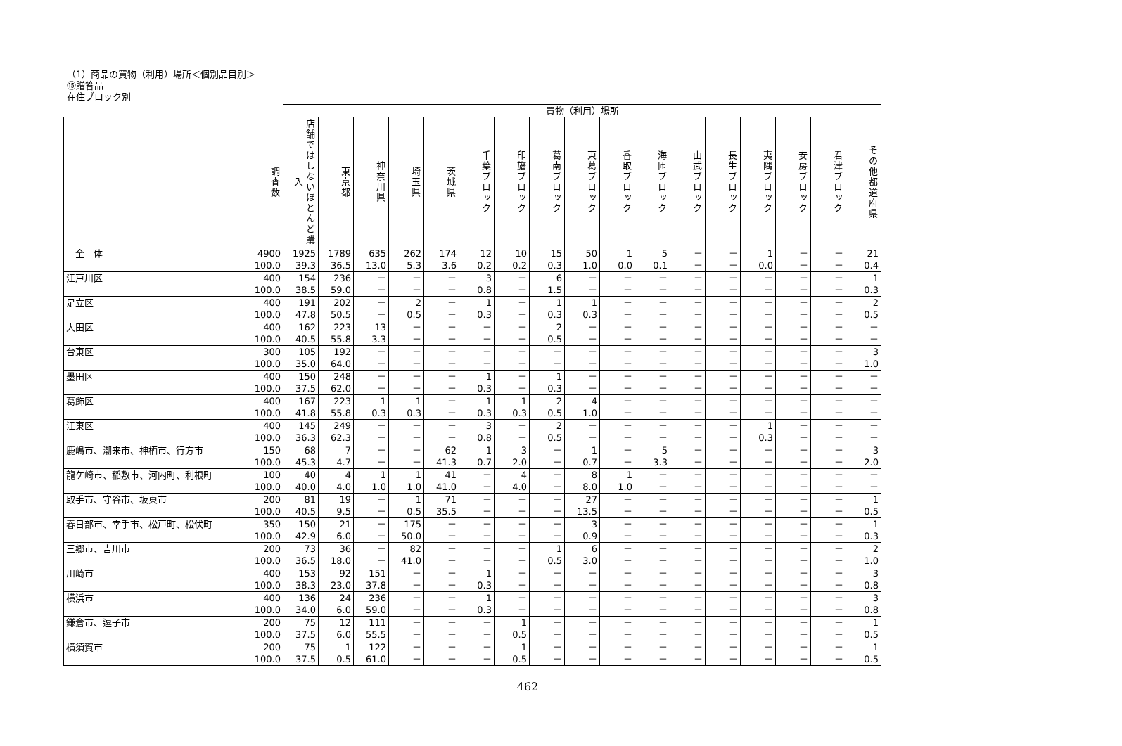（1）商品の買物（利用）場所＜個別品目別＞
⑮贈答品
在住ブロック別
| | | 買物（利用）場所 | | | | | | | | | | | | | | | | |
| | 調査数 | 店舗ではしないほとんど購入 | 東京都 | 神奈川県 | 埼玉県 | 茨城県 | 千葉ブロック | 印旛ブロック | 葛南ブロック | 東葛ブロック | 香取ブロック | 海匝ブロック | 山武ブロック | 長生ブロック | 夷隅ブロック | 安房ブロック | 君津ブロック | その他都道府県 |
| 全 体 | 4900 100.0 | 1925 39.3 | 1789 36.5 | 635 13.0 | 262 5.3 | 174 3.6 | 12 0.2 | 10 0.2 | 15 0.3 | 50 1.0 | 1 0.0 | 5 0.1 | － － | － － | 1 0.0 | － － | － － | 21 0.4 |
| 江戸川区 | 400 100.0 | 154 38.5 | 236 59.0 | － － | － － | － － | 3 0.8 | － － | 6 1.5 | － － | － － | － － | － － | － － | － － | － － | － － | 1 0.3 |
| 足立区 | 400 100.0 | 191 47.8 | 202 50.5 | － － | 2 0.5 | － － | 1 0.3 | － － | 1 0.3 | 1 0.3 | － － | － － | － － | － － | － － | － － | － － | 2 0.5 |
| 大田区 | 400 100.0 | 162 40.5 | 223 55.8 | 13 3.3 | － － | － － | － － | － － | 2 0.5 | － － | － － | － － | － － | － － | － － | － － | － － | － － |
| 台東区 | 300 100.0 | 105 35.0 | 192 64.0 | － － | － － | － － | － － | － － | － － | － － | － － | － － | － － | － － | － － | － － | － － | 3 1.0 |
| 墨田区 | 400 100.0 | 150 37.5 | 248 62.0 | － － | － － | － － | 1 0.3 | － － | 1 0.3 | － － | － － | － － | － － | － － | － － | － － | － － | － － |
| 葛飾区 | 400 100.0 | 167 41.8 | 223 55.8 | 1 0.3 | 1 0.3 | － － | 1 0.3 | 1 0.3 | 2 0.5 | 4 1.0 | － － | － － | － － | － － | － － | － － | － － | － － |
| 江東区 | 400 100.0 | 145 36.3 | 249 62.3 | － － | － － | － － | 3 0.8 | － － | 2 0.5 | － － | － － | － － | － － | － － | 1 0.3 | － － | － － | － － |
| 鹿嶋市、潮来市、神栖市、行方市 | 150 100.0 | 68 45.3 | 7 4.7 | － － | － － | 62 41.3 | 1 0.7 | 3 2.0 | － － | 1 0.7 | － － | 5 3.3 | － － | － － | － － | － － | － － | 3 2.0 |
| 龍ケ崎市、稲敷市、河内町、利根町 | 100 100.0 | 40 40.0 | 4 4.0 | 1 1.0 | 1 1.0 | 41 41.0 | － － | 4 4.0 | － － | 8 8.0 | 1 1.0 | － － | － － | － － | － － | － － | － － | － － |
| 取手市、守谷市、坂東市 | 200 100.0 | 81 40.5 | 19 9.5 | － － | 1 0.5 | 71 35.5 | － － | － － | － － | 27 13.5 | － － | － － | － － | － － | － － | － － | － － | 1 0.5 |
| 春日部市、幸手市、松戸町、松伏町 | 350 100.0 | 150 42.9 | 21 6.0 | － － | 175 50.0 | － － | － － | － － | － － | 3 0.9 | － － | － － | － － | － － | － － | － － | － － | 1 0.3 |
| 三郷市、吉川市 | 200 100.0 | 73 36.5 | 36 18.0 | － － | 82 41.0 | － － | － － | － － | 1 0.5 | 6 3.0 | － － | － － | － － | － － | － － | － － | － － | 2 1.0 |
| 川崎市 | 400 100.0 | 153 38.3 | 92 23.0 | 151 37.8 | － － | － － | 1 0.3 | － － | － － | － － | － － | － － | － － | － － | － － | － － | － － | 3 0.8 |
| 横浜市 | 400 100.0 | 136 34.0 | 24 6.0 | 236 59.0 | － － | － － | 1 0.3 | － － | － － | － － | － － | － － | － － | － － | － － | － － | － － | 3 0.8 |
| 鎌倉市、逗子市 | 200 100.0 | 75 37.5 | 12 6.0 | 111 55.5 | － － | － － | － － | 1 0.5 | － － | － － | － － | － － | － － | － － | － － | － － | － － | 1 0.5 |
| 横須賀市 | 200 100.0 | 75 37.5 | 1 0.5 | 122 61.0 | － － | － － | － － | 1 0.5 | － － | － － | － － | － － | － － | － － | － － | － － | － － | 1 0.5 |
462